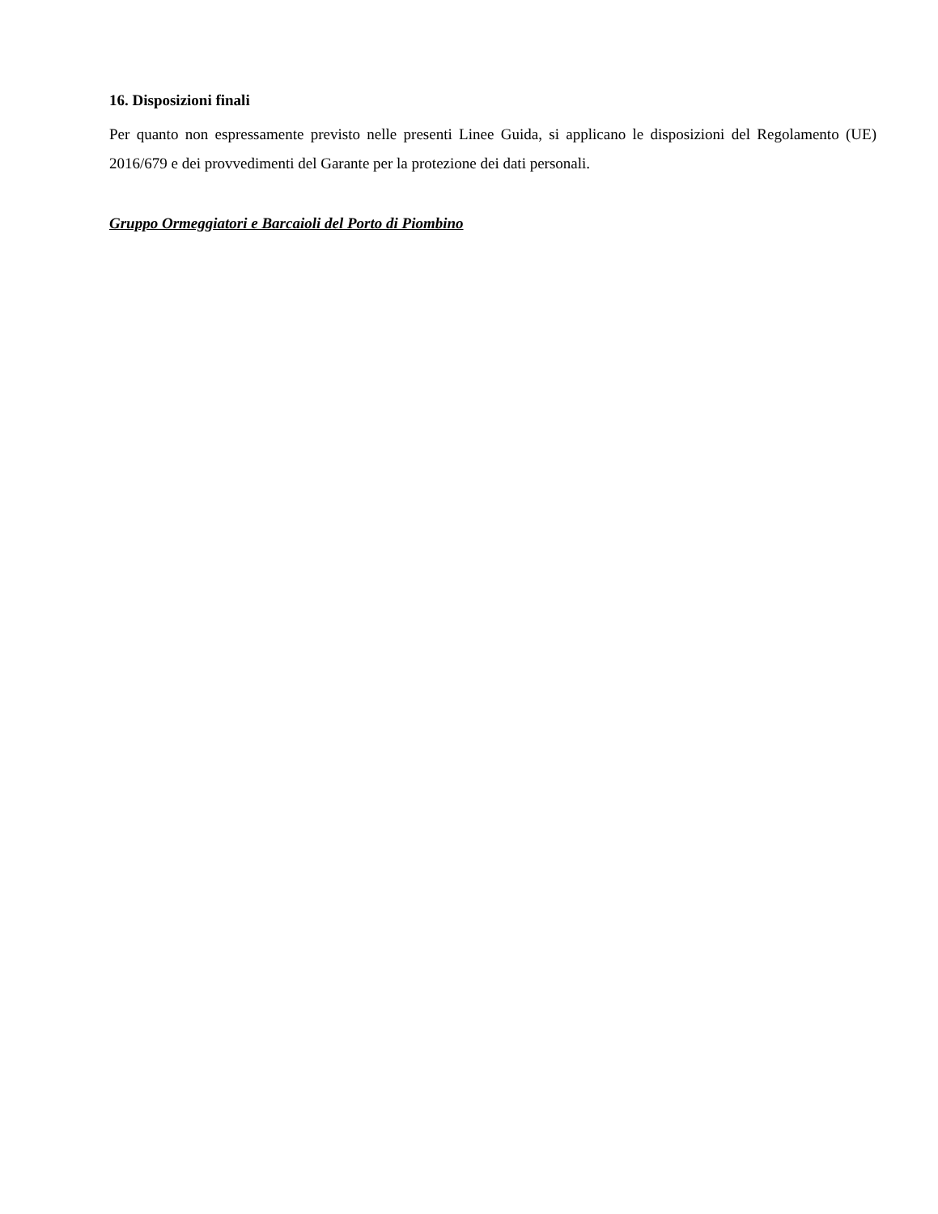16. Disposizioni finali
Per quanto non espressamente previsto nelle presenti Linee Guida, si applicano le disposizioni del Regolamento (UE) 2016/679 e dei provvedimenti del Garante per la protezione dei dati personali.
Gruppo Ormeggiatori e Barcaioli del Porto di Piombino